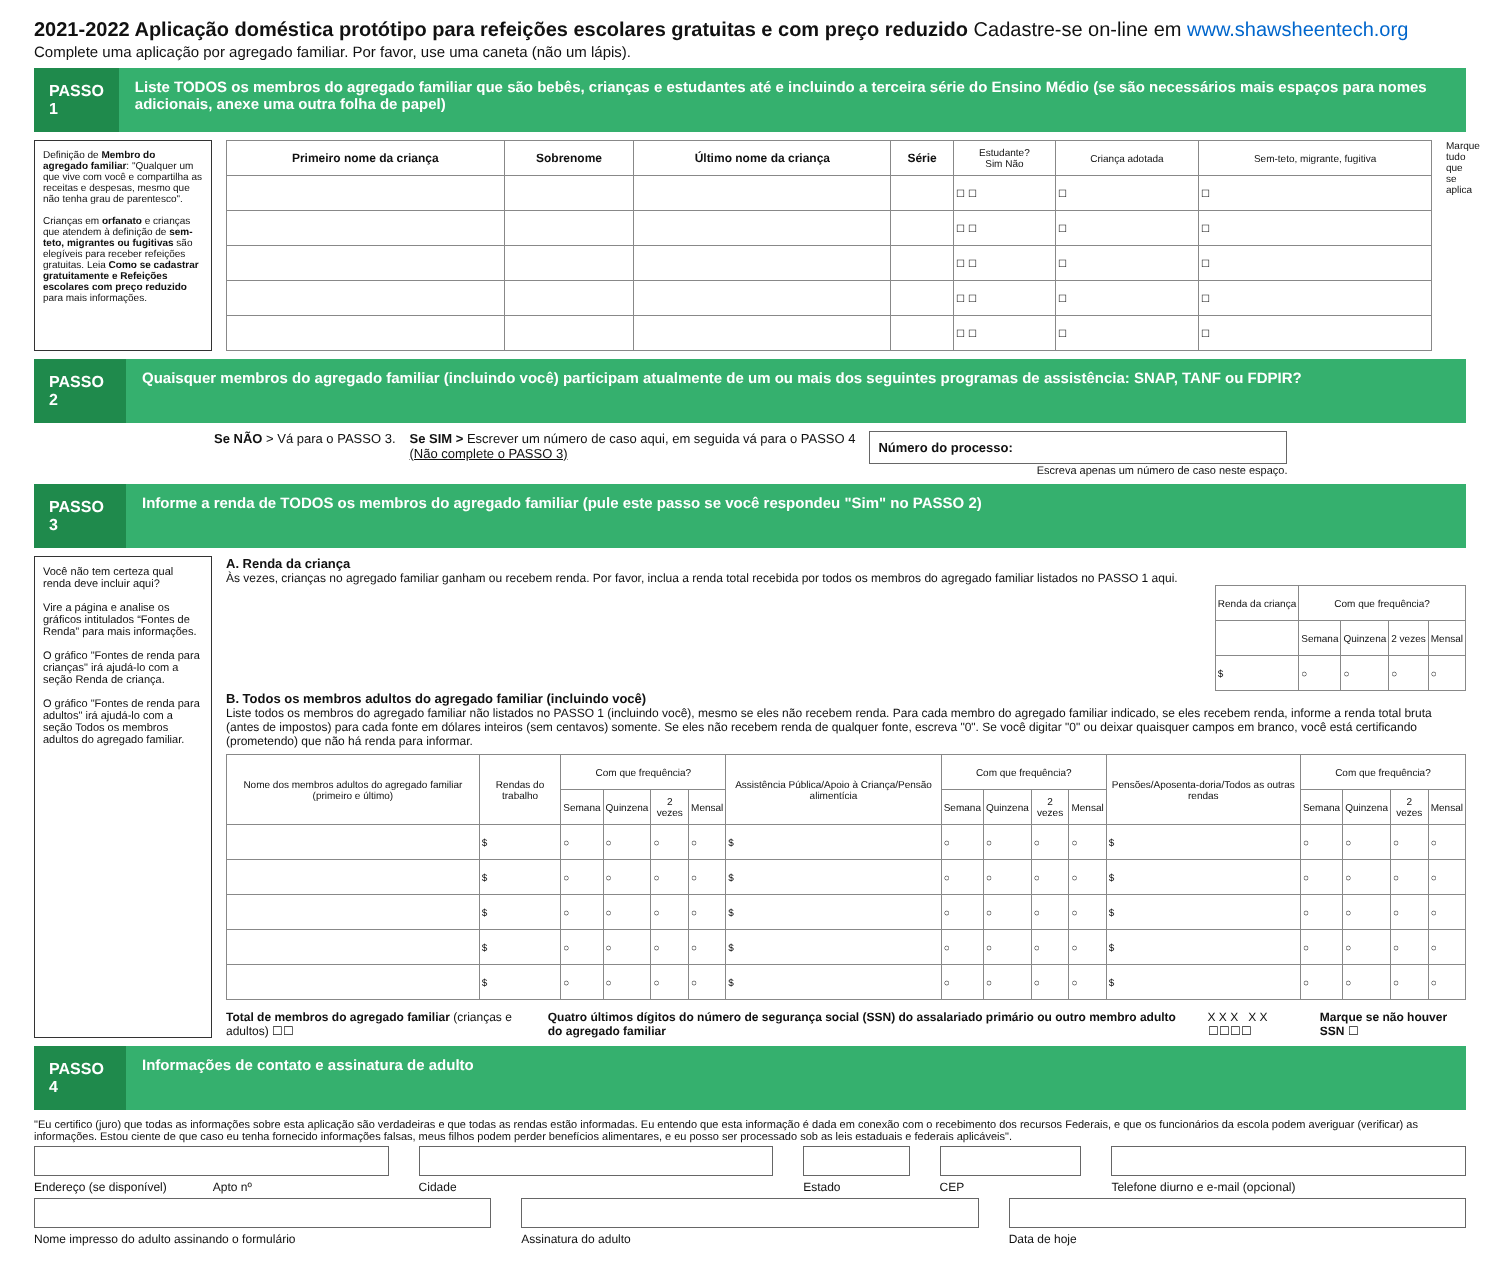2021-2022 Aplicação doméstica protótipo para refeições escolares gratuitas e com preço reduzido Cadastre-se on-line em www.shawsheentech.org
Complete uma aplicação por agregado familiar. Por favor, use uma caneta (não um lápis).
PASSO 1
Liste TODOS os membros do agregado familiar que são bebês, crianças e estudantes até e incluindo a terceira série do Ensino Médio (se são necessários mais espaços para nomes adicionais, anexe uma outra folha de papel)
Definição de Membro do agregado familiar: "Qualquer um que vive com você e compartilha as receitas e despesas, mesmo que não tenha grau de parentesco".
Crianças em orfanato e crianças que atendem à definição de sem-teto, migrantes ou fugitivas são elegíveis para receber refeições gratuitas. Leia Como se cadastrar gratuitamente e Refeições escolares com preço reduzido para mais informações.
| Primeiro nome da criança | Sobrenome | Último nome da criança | Série | Estudante? Sim Não | Criança adotada | Sem-teto, migrante, fugitiva |
| --- | --- | --- | --- | --- | --- | --- |
| | | | | ☐ ☐ | ☐ | ☐ |
| | | | | ☐ ☐ | ☐ | ☐ |
| | | | | ☐ ☐ | ☐ | ☐ |
| | | | | ☐ ☐ | ☐ | ☐ |
| | | | | ☐ ☐ | ☐ | ☐ |
Marque tudo que se aplica
PASSO 2
Quaisquer membros do agregado familiar (incluindo você) participam atualmente de um ou mais dos seguintes programas de assistência: SNAP, TANF ou FDPIR?
Se NÃO > Vá para o PASSO 3. Se SIM > Escrever um número de caso aqui, em seguida vá para o PASSO 4
(Não complete o PASSO 3)
Número do processo:
Escreva apenas um número de caso neste espaço.
PASSO 3
Informe a renda de TODOS os membros do agregado familiar (pule este passo se você respondeu "Sim" no PASSO 2)
Você não tem certeza qual renda deve incluir aqui?
Vire a página e analise os gráficos intitulados “Fontes de Renda” para mais informações.
O gráfico "Fontes de renda para crianças" irá ajudá-lo com a seção Renda de criança.
O gráfico "Fontes de renda para adultos" irá ajudá-lo com a seção Todos os membros adultos do agregado familiar.
A. Renda da criança
Às vezes, crianças no agregado familiar ganham ou recebem renda. Por favor, inclua a renda total recebida por todos os membros do agregado familiar listados no PASSO 1 aqui.
| Renda da criança | Com que frequência? | | | |
| --- | --- | --- | --- | --- |
| | Semana | Quinzena | 2 vezes | Mensal |
| $ | ○ | ○ | ○ | ○ |
B. Todos os membros adultos do agregado familiar (incluindo você)
Liste todos os membros do agregado familiar não listados no PASSO 1 (incluindo você), mesmo se eles não recebem renda. Para cada membro do agregado familiar indicado, se eles recebem renda, informe a renda total bruta (antes de impostos) para cada fonte em dólares inteiros (sem centavos) somente. Se eles não recebem renda de qualquer fonte, escreva "0". Se você digitar "0" ou deixar quaisquer campos em branco, você está certificando (prometendo) que não há renda para informar.
| Nome dos membros adultos do agregado familiar (primeiro e último) | Rendas do trabalho | Com que frequência? | | | | Assistência Pública/Apoio à Criança/Pensão alimentícia | Com que frequência? | | | | Pensões/Aposenta-doria/Todos as outras rendas | Com que frequência? | | | |
| --- | --- | --- | --- | --- | --- | --- | --- | --- | --- | --- | --- | --- | --- | --- | --- |
| | | Semana | Quinzena | 2 vezes | Mensal | | Semana | Quinzena | 2 vezes | Mensal | | Semana | Quinzena | 2 vezes | Mensal |
| | $ | ○ | ○ | ○ | ○ | $ | ○ | ○ | ○ | ○ | $ | ○ | ○ | ○ | ○ |
| | $ | ○ | ○ | ○ | ○ | $ | ○ | ○ | ○ | ○ | $ | ○ | ○ | ○ | ○ |
| | $ | ○ | ○ | ○ | ○ | $ | ○ | ○ | ○ | ○ | $ | ○ | ○ | ○ | ○ |
| | $ | ○ | ○ | ○ | ○ | $ | ○ | ○ | ○ | ○ | $ | ○ | ○ | ○ | ○ |
| | $ | ○ | ○ | ○ | ○ | $ | ○ | ○ | ○ | ○ | $ | ○ | ○ | ○ | ○ |
Total de membros do agregado familiar (crianças e adultos) ☐☐
Quatro últimos dígitos do número de segurança social (SSN) do assalariado primário ou outro membro adulto do agregado familiar
X X X X X ☐☐☐☐ Marque se não houver SSN ☐
PASSO 4
Informações de contato e assinatura de adulto
"Eu certifico (juro) que todas as informações sobre esta aplicação são verdadeiras e que todas as rendas estão informadas. Eu entendo que esta informação é dada em conexão com o recebimento dos recursos Federais, e que os funcionários da escola podem averiguar (verificar) as informações. Estou ciente de que caso eu tenha fornecido informações falsas, meus filhos podem perder benefícios alimentares, e eu posso ser processado sob as leis estaduais e federais aplicáveis".
Endereço (se disponível) Apto nº
Cidade
Estado
CEP
Telefone diurno e e-mail (opcional)
Nome impresso do adulto assinando o formulário
Assinatura do adulto
Data de hoje